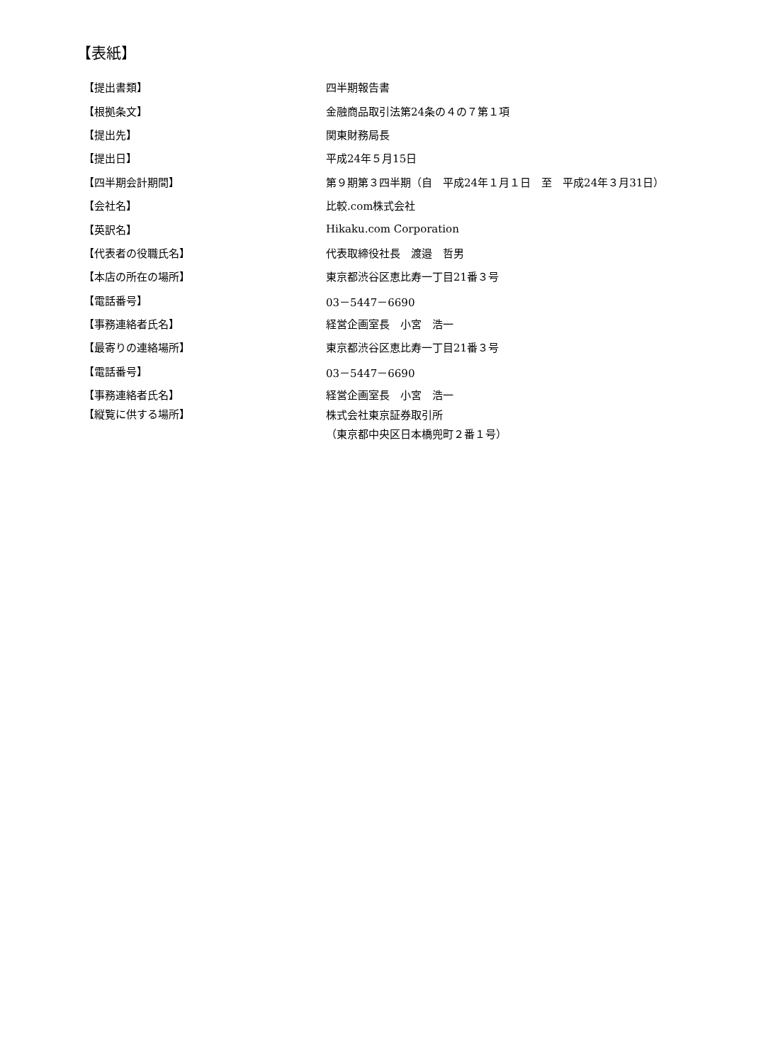【表紙】
| 【提出書類】 | 四半期報告書 |
| 【根拠条文】 | 金融商品取引法第24条の４の７第１項 |
| 【提出先】 | 関東財務局長 |
| 【提出日】 | 平成24年５月15日 |
| 【四半期会計期間】 | 第９期第３四半期（自 平成24年１月１日 至 平成24年３月31日） |
| 【会社名】 | 比較.com株式会社 |
| 【英訳名】 | Hikaku.com Corporation |
| 【代表者の役職氏名】 | 代表取締役社長 渡邉 哲男 |
| 【本店の所在の場所】 | 東京都渋谷区恵比寿一丁目21番３号 |
| 【電話番号】 | 03－5447－6690 |
| 【事務連絡者氏名】 | 経営企画室長 小宮 浩一 |
| 【最寄りの連絡場所】 | 東京都渋谷区恵比寿一丁目21番３号 |
| 【電話番号】 | 03－5447－6690 |
| 【事務連絡者氏名】 | 経営企画室長 小宮 浩一 |
| 【縦覧に供する場所】 | 株式会社東京証券取引所 （東京都中央区日本橋兜町２番１号） |